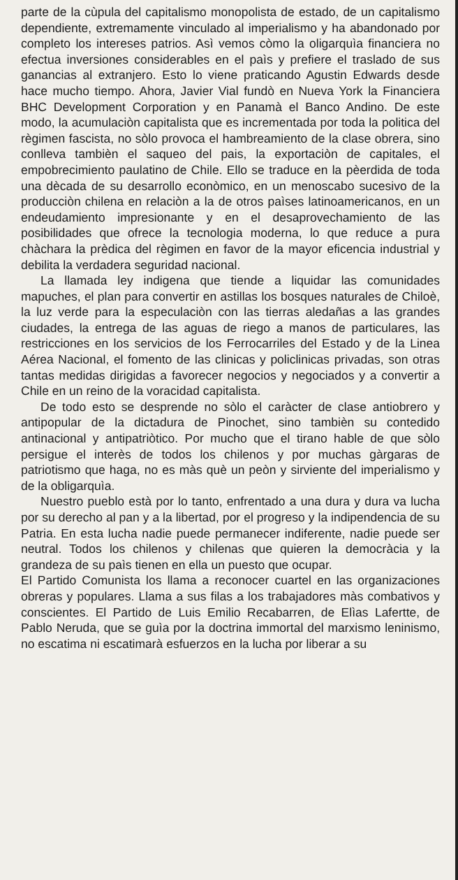parte de la cùpula del capitalismo monopolista de estado, de un capitalismo dependiente, extremamente vinculado al imperialismo y ha abandonado por completo los intereses patrios. Asì vemos còmo la oligarquìa financiera no efectua inversiones considerables en el paìs y prefiere el traslado de sus ganancias al extranjero. Esto lo viene praticando Agustin Edwards desde hace mucho tiempo. Ahora, Javier Vial fundò en Nueva York la Financiera BHC Development Corporation y en Panamà el Banco Andino. De este modo, la acumulaciòn capitalista que es incrementada por toda la politica del règimen fascista, no sòlo provoca el hambreamiento de la clase obrera, sino conlleva tambièn el saqueo del pais, la exportaciòn de capitales, el empobrecimiento paulatino de Chile. Ello se traduce en la pèerdida de toda una dècada de su desarrollo econòmico, en un menoscabo sucesivo de la producciòn chilena en relaciòn a la de otros paìses latinoamericanos, en un endeudamiento impresionante y en el desaprovechamiento de las posibilidades que ofrece la tecnologia moderna, lo que reduce a pura chàchara la prèdica del règimen en favor de la mayor eficencia industrial y debilita la verdadera seguridad nacional.
La llamada ley indigena que tiende a liquidar las comunidades mapuches, el plan para convertir en astillas los bosques naturales de Chiloè, la luz verde para la especulaciòn con las tierras aledañas a las grandes ciudades, la entrega de las aguas de riego a manos de particulares, las restricciones en los servicios de los Ferrocarriles del Estado y de la Linea Aérea Nacional, el fomento de las clinicas y policlinicas privadas, son otras tantas medidas dirigidas a favorecer negocios y negociados y a convertir a Chile en un reino de la voracidad capitalista.
De todo esto se desprende no sòlo el caràcter de clase antiobrero y antipopular de la dictadura de Pinochet, sino tambièn su contedido antinacional y antipatriòtico. Por mucho que el tirano hable de que sòlo persigue el interès de todos los chilenos y por muchas gàrgaras de patriotismo que haga, no es màs què un peòn y sirviente del imperialismo y de la obligarquìa.
Nuestro pueblo està por lo tanto, enfrentado a una dura y dura va lucha por su derecho al pan y a la libertad, por el progreso y la indipendencia de su Patria. En esta lucha nadie puede permanecer indiferente, nadie puede ser neutral. Todos los chilenos y chilenas que quieren la democràcia y la grandeza de su paìs tienen en ella un puesto que ocupar.
El Partido Comunista los llama a reconocer cuartel en las organizaciones obreras y populares. Llama a sus filas a los trabajadores màs combativos y conscientes. El Partido de Luis Emilio Recabarren, de Elìas Lafertte, de Pablo Neruda, que se guìa por la doctrina immortal del marxismo leninismo, no escatima ni escatimarà esfuerzos en la lucha por liberar a su